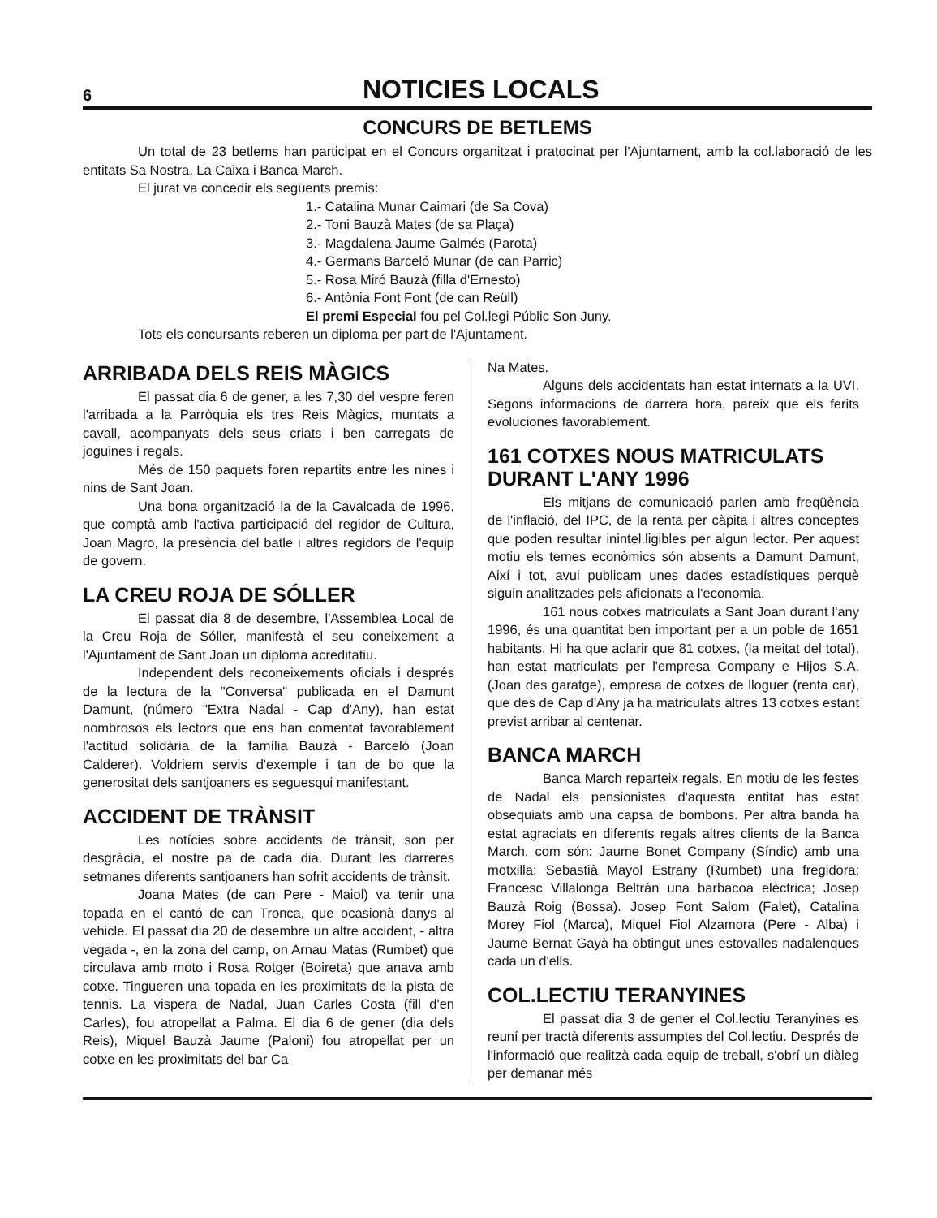6 NOTICIES LOCALS
CONCURS DE BETLEMS
Un total de 23 betlems han participat en el Concurs organitzat i pratocinat per l'Ajuntament, amb la col.laboració de les entitats Sa Nostra, La Caixa i Banca March.
El jurat va concedir els següents premis:
1.- Catalina Munar Caimari (de Sa Cova)
2.- Toni Bauzà Mates (de sa Plaça)
3.- Magdalena Jaume Galmés (Parota)
4.- Germans Barceló Munar (de can Parric)
5.- Rosa Miró Bauzà (filla d'Ernesto)
6.- Antònia Font Font (de can Reüll)
El premi Especial fou pel Col.legi Públic Son Juny.
Tots els concursants reberen un diploma per part de l'Ajuntament.
ARRIBADA DELS REIS MÀGICS
El passat dia 6 de gener, a les 7,30 del vespre feren l'arribada a la Parròquia els tres Reis Màgics, muntats a cavall, acompanyats dels seus criats i ben carregats de joguines i regals.
Més de 150 paquets foren repartits entre les nines i nins de Sant Joan.
Una bona organització la de la Cavalcada de 1996, que comptà amb l'activa participació del regidor de Cultura, Joan Magro, la presència del batle i altres regidors de l'equip de govern.
LA CREU ROJA DE SÓLLER
El passat dia 8 de desembre, l'Assemblea Local de la Creu Roja de Sóller, manifestà el seu coneixement a l'Ajuntament de Sant Joan un diploma acreditatiu.
Independent dels reconeixements oficials i després de la lectura de la "Conversa" publicada en el Damunt Damunt, (número "Extra Nadal - Cap d'Any), han estat nombrosos els lectors que ens han comentat favorablement l'actitud solidària de la família Bauzà - Barceló (Joan Calderer). Voldriem servis d'exemple i tan de bo que la generositat dels santjoaners es seguesqui manifestant.
ACCIDENT DE TRÀNSIT
Les notícies sobre accidents de trànsit, son per desgràcia, el nostre pa de cada dia. Durant les darreres setmanes diferents santjoaners han sofrit accidents de trànsit.
Joana Mates (de can Pere - Maiol) va tenir una topada en el cantó de can Tronca, que ocasionà danys al vehicle. El passat dia 20 de desembre un altre accident, - altra vegada -, en la zona del camp, on Arnau Matas (Rumbet) que circulava amb moto i Rosa Rotger (Boireta) que anava amb cotxe. Tingueren una topada en les proximitats de la pista de tennis. La vispera de Nadal, Juan Carles Costa (fill d'en Carles), fou atropellat a Palma. El dia 6 de gener (dia dels Reis), Miquel Bauzà Jaume (Paloni) fou atropellat per un cotxe en les proximitats del bar Ca
Na Mates.
Alguns dels accidentats han estat internats a la UVI. Segons informacions de darrera hora, pareix que els ferits evoluciones favorablement.
161 COTXES NOUS MATRICULATS DURANT L'ANY 1996
Els mitjans de comunicació parlen amb freqüència de l'inflació, del IPC, de la renta per càpita i altres conceptes que poden resultar inintel.ligibles per algun lector. Per aquest motiu els temes econòmics són absents a Damunt Damunt, Així i tot, avui publicam unes dades estadístiques perquè siguin analitzades pels aficionats a l'economia.
161 nous cotxes matriculats a Sant Joan durant l'any 1996, és una quantitat ben important per a un poble de 1651 habitants. Hi ha que aclarir que 81 cotxes, (la meitat del total), han estat matriculats per l'empresa Company e Hijos S.A. (Joan des garatge), empresa de cotxes de lloguer (renta car), que des de Cap d'Any ja ha matriculats altres 13 cotxes estant previst arribar al centenar.
BANCA MARCH
Banca March reparteix regals. En motiu de les festes de Nadal els pensionistes d'aquesta entitat has estat obsequiats amb una capsa de bombons. Per altra banda ha estat agraciats en diferents regals altres clients de la Banca March, com són: Jaume Bonet Company (Síndic) amb una motxilla; Sebastià Mayol Estrany (Rumbet) una fregidora; Francesc Villalonga Beltrán una barbacoa elèctrica; Josep Bauzà Roig (Bossa). Josep Font Salom (Falet), Catalina Morey Fiol (Marca), Miquel Fiol Alzamora (Pere - Alba) i Jaume Bernat Gayà ha obtingut unes estovalles nadalenques cada un d'ells.
COL.LECTIU TERANYINES
El passat dia 3 de gener el Col.lectiu Teranyines es reuní per tractà diferents assumptes del Col.lectiu. Després de l'informació que realitzà cada equip de treball, s'obrí un diàleg per demanar més